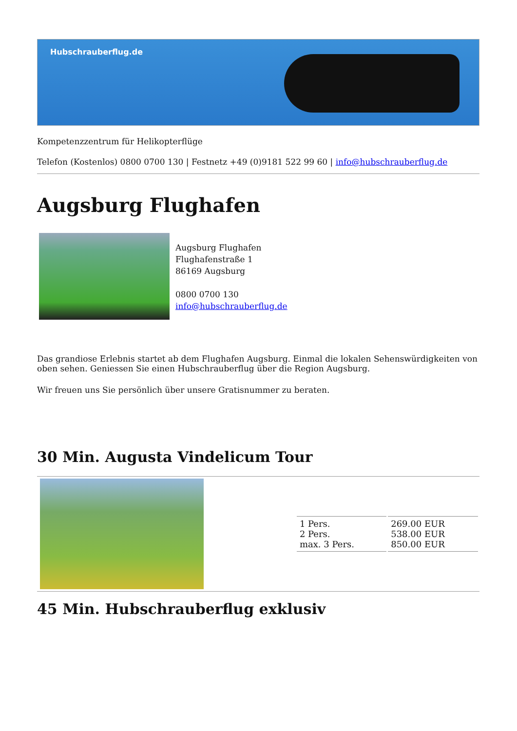Hubschrauberflug.de
Kompetenzzentrum für Helikopterflüge
Telefon (Kostenlos) 0800 0700 130 | Festnetz +49 (0)9181 522 99 60 | info@hubschrauberflug.de
Augsburg Flughafen
Augsburg Flughafen
Flughafenstraße 1
86169 Augsburg
0800 0700 130
info@hubschrauberflug.de
Das grandiose Erlebnis startet ab dem Flughafen Augsburg. Einmal die lokalen Sehenswürdigkeiten von oben sehen. Geniessen Sie einen Hubschrauberflug über die Region Augsburg.
Wir freuen uns Sie persönlich über unsere Gratisnummer zu beraten.
30 Min. Augusta Vindelicum Tour
| 1 Pers. 2 Pers. max. 3 Pers. | 269.00 EUR 538.00 EUR 850.00 EUR |
45 Min. Hubschrauberflug exklusiv